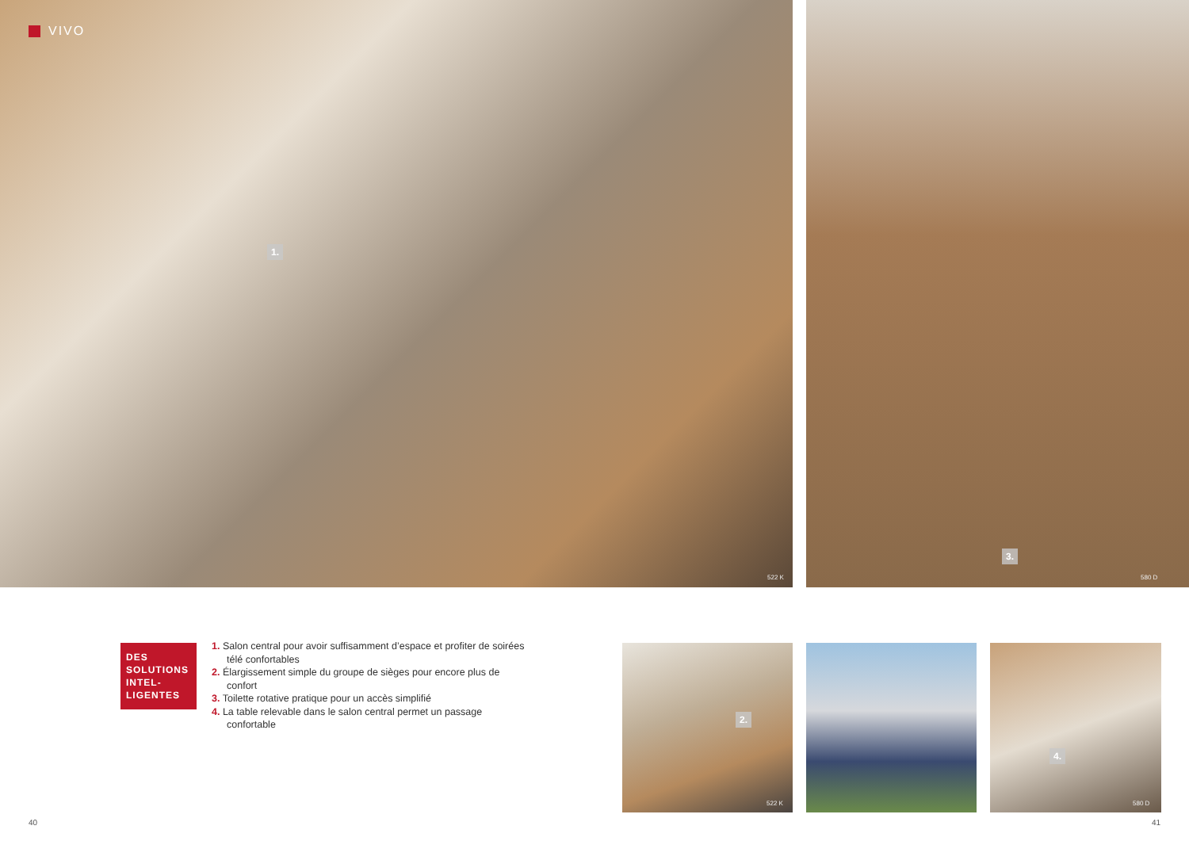VIVO
1.
522 K
3.
580 D
DES SOLUTIONS INTEL-
LIGENTES
1. Salon central pour avoir suffisamment d’espace et profiter de soirées télé confortables
2. Élargissement simple du groupe de sièges pour encore plus de confort
3. Toilette rotative pratique pour un accès simplifié
4. La table relevable dans le salon central permet un passage confortable
2.
522 K
4.
580 D
40 41